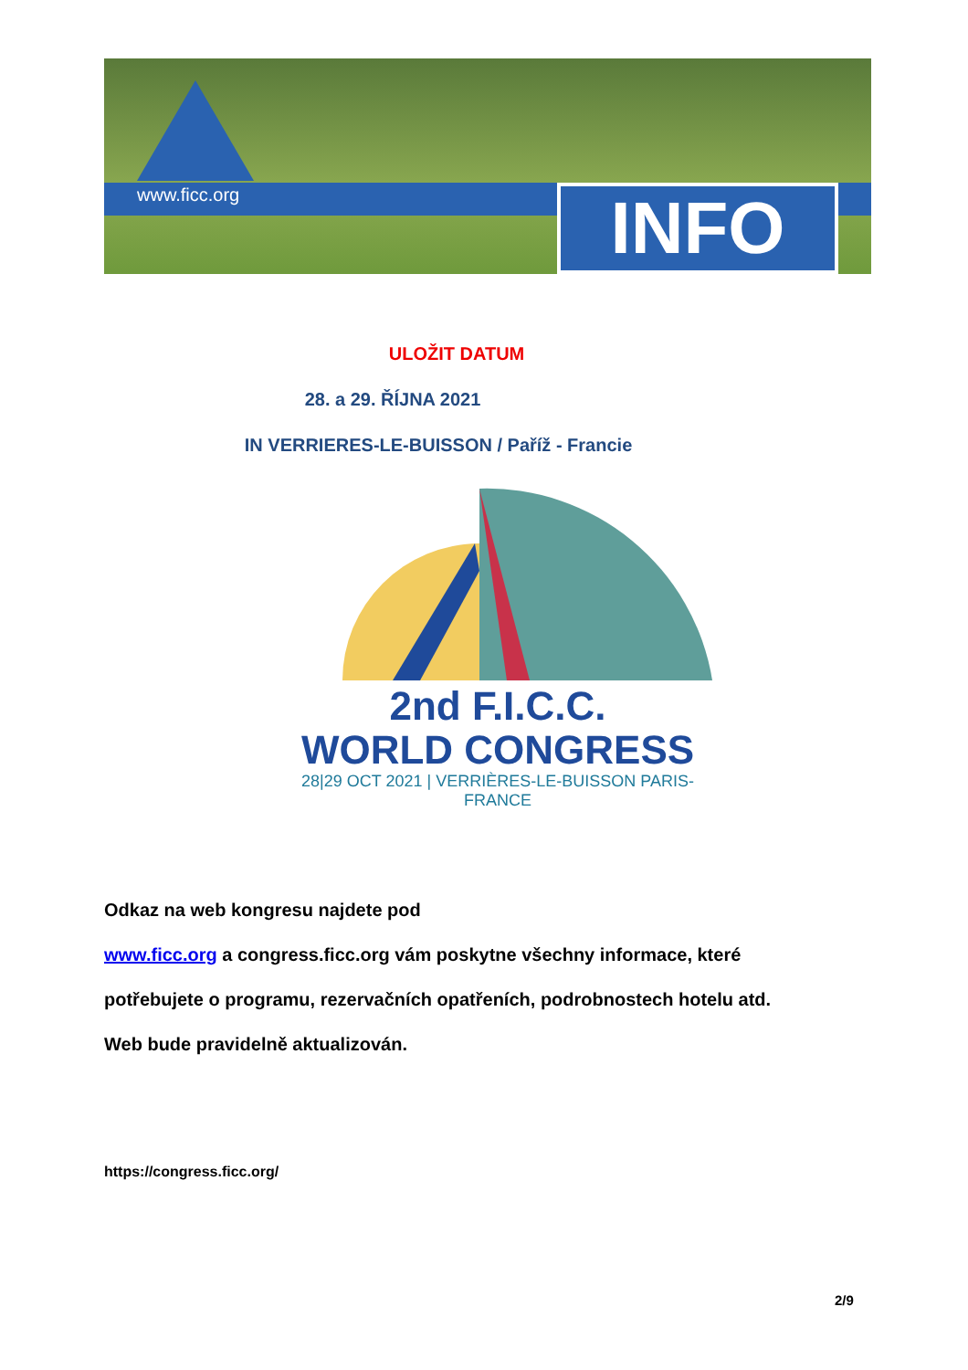www.ficc.org INFO
ULOŽIT DATUM
28. a 29. ŘÍJNA 2021
IN VERRIERES-LE-BUISSON / Paříž - Francie
2nd F.I.C.C.
WORLD CONGRESS
28|29 OCT 2021 | VERRIÈRES-LE-BUISSON PARIS-FRANCE
Odkaz na web kongresu najdete pod
www.ficc.org a congress.ficc.org vám poskytne všechny informace, které potřebujete o programu, rezervačních opatřeních, podrobnostech hotelu atd.
Web bude pravidelně aktualizován.
https://congress.ficc.org/
2/9